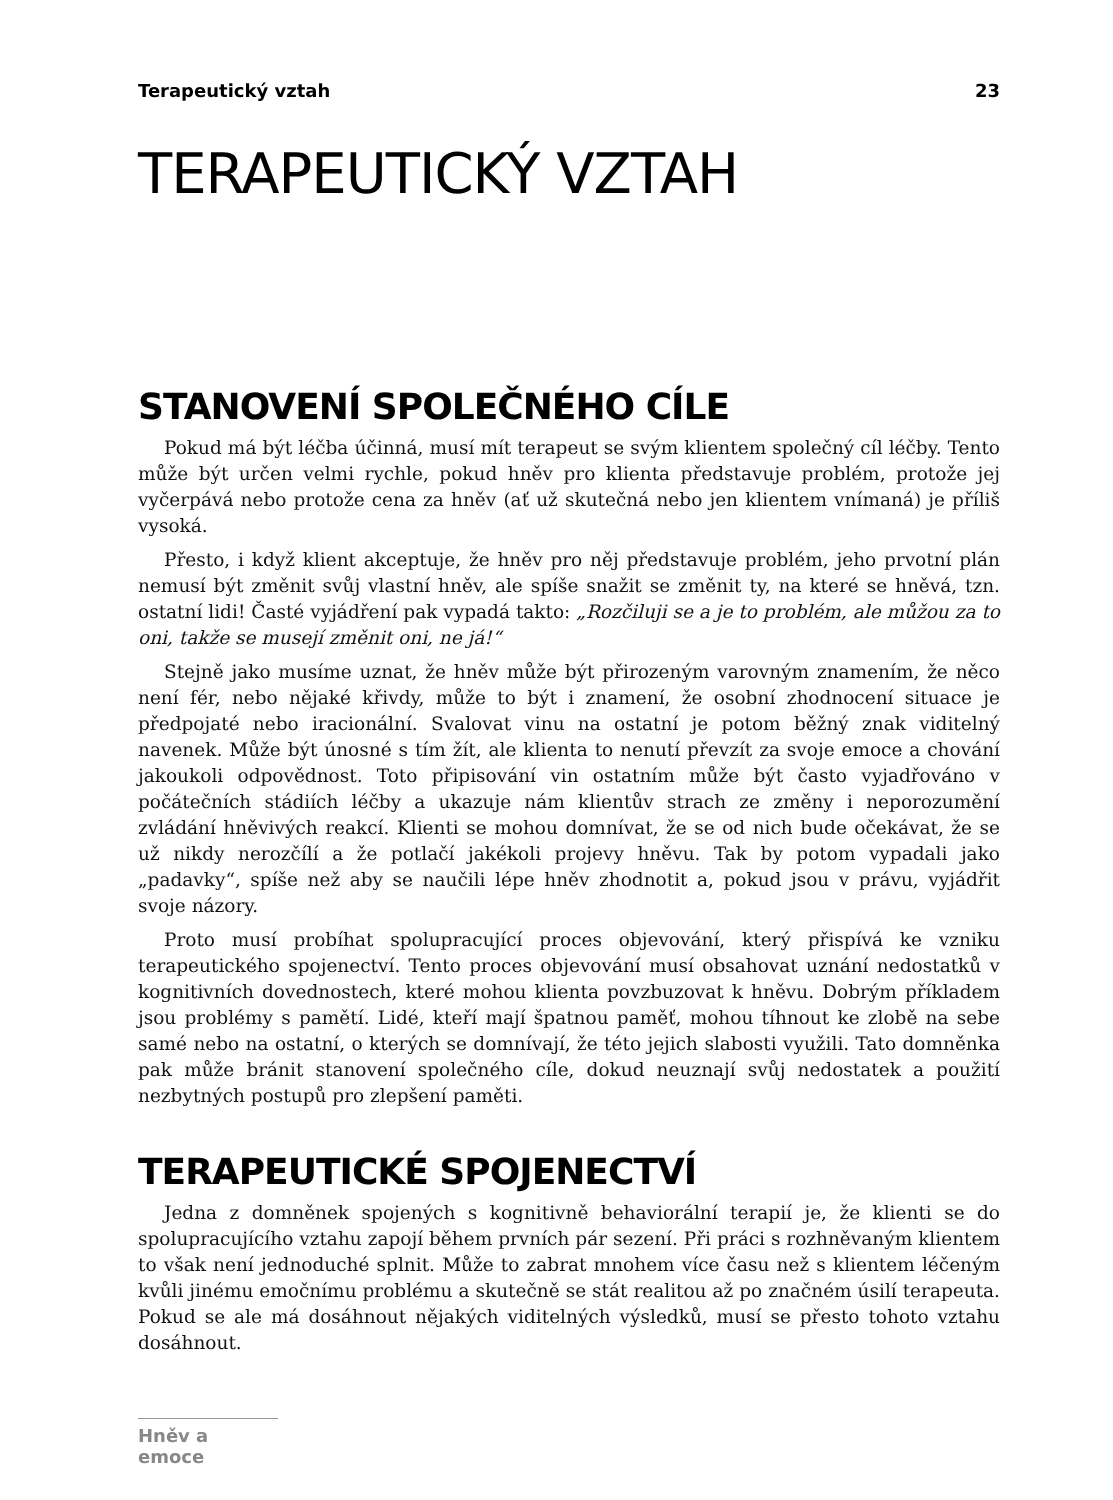Terapeutický vztah 23
TERAPEUTICKÝ VZTAH
STANOVENÍ SPOLEČNÉHO CÍLE
Pokud má být léčba účinná, musí mít terapeut se svým klientem společný cíl léčby. Tento může být určen velmi rychle, pokud hněv pro klienta představuje problém, protože jej vyčerpává nebo protože cena za hněv (ať už skutečná nebo jen klientem vnímaná) je příliš vysoká.
Přesto, i když klient akceptuje, že hněv pro něj představuje problém, jeho prvotní plán nemusí být změnit svůj vlastní hněv, ale spíše snažit se změnit ty, na které se hněvá, tzn. ostatní lidi! Časté vyjádření pak vypadá takto: „Rozčiluji se a je to problém, ale můžou za to oni, takže se musejí změnit oni, ne já!“
Stejně jako musíme uznat, že hněv může být přirozeným varovným znamením, že něco není fér, nebo nějaké křivdy, může to být i znamení, že osobní zhodnocení situace je předpojaté nebo iracionální. Svalovat vinu na ostatní je potom běžný znak viditelný navenek. Může být únosné s tím žít, ale klienta to nenutí převzít za svoje emoce a chování jakoukoli odpovědnost. Toto připisování vin ostatním může být často vyjadřováno v počátečních stádiích léčby a ukazuje nám klientův strach ze změny i neporozumění zvládání hněvivých reakcí. Klienti se mohou domnívat, že se od nich bude očekávat, že se už nikdy nerozčílí a že potlačí jakékoli projevy hněvu. Tak by potom vypadali jako „padavky“, spíše než aby se naučili lépe hněv zhodnotit a, pokud jsou v právu, vyjádřit svoje názory.
Proto musí probíhat spolupracující proces objevování, který přispívá ke vzniku terapeutického spojenectví. Tento proces objevování musí obsahovat uznání nedostatků v kognitivních dovednostech, které mohou klienta povzbuzovat k hněvu. Dobrým příkladem jsou problémy s pamětí. Lidé, kteří mají špatnou paměť, mohou tíhnout ke zlobě na sebe samé nebo na ostatní, o kterých se domnívají, že této jejich slabosti využili. Tato domněnka pak může bránit stanovení společného cíle, dokud neuznají svůj nedostatek a použití nezbytných postupů pro zlepšení paměti.
TERAPEUTICKÉ SPOJENECTVÍ
Jedna z domněnek spojených s kognitivně behaviorální terapií je, že klienti se do spolupracujícího vztahu zapojí během prvních pár sezení. Při práci s rozhněvaným klientem to však není jednoduché splnit. Může to zabrat mnohem více času než s klientem léčeným kvůli jinému emočnímu problému a skutečně se stát realitou až po značném úsilí terapeuta. Pokud se ale má dosáhnout nějakých viditelných výsledků, musí se přesto tohoto vztahu dosáhnout.
Hněv a emoce